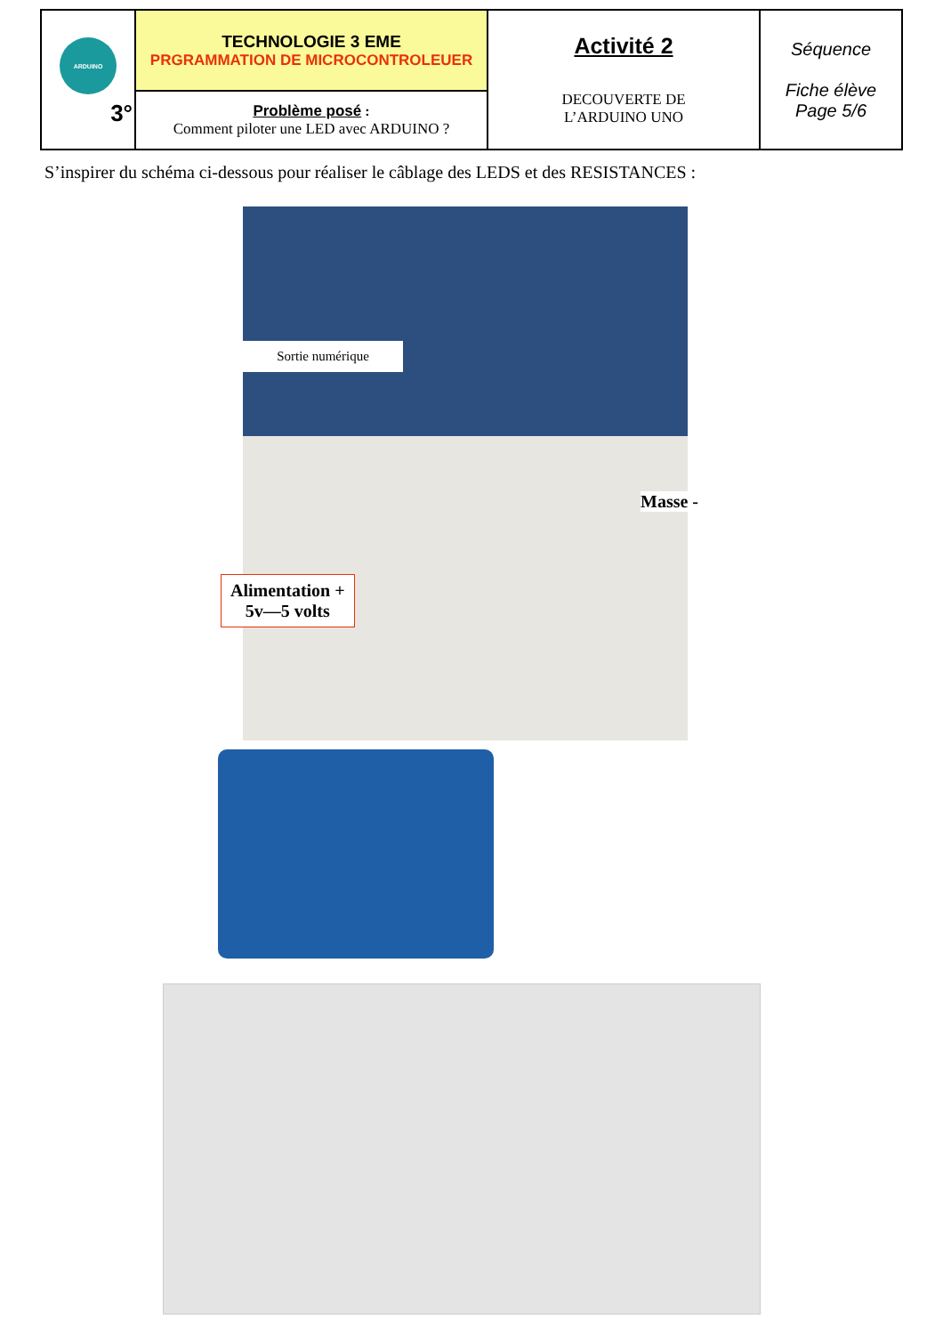| ARDUINO 3° | TECHNOLOGIE 3 EME PRGRAMMATION DE MICROCONTROLEUER | Activité 2 DECOUVERTE DE L’ARDUINO UNO | Séquence Fiche élève Page 5/6 |
| | Problème posé : Comment piloter une LED avec ARDUINO ? | | |
S’inspirer du schéma ci-dessous pour réaliser le câblage des LEDS et des RESISTANCES :
Sortie numérique
Masse -
Alimentation +
5v—5 volts